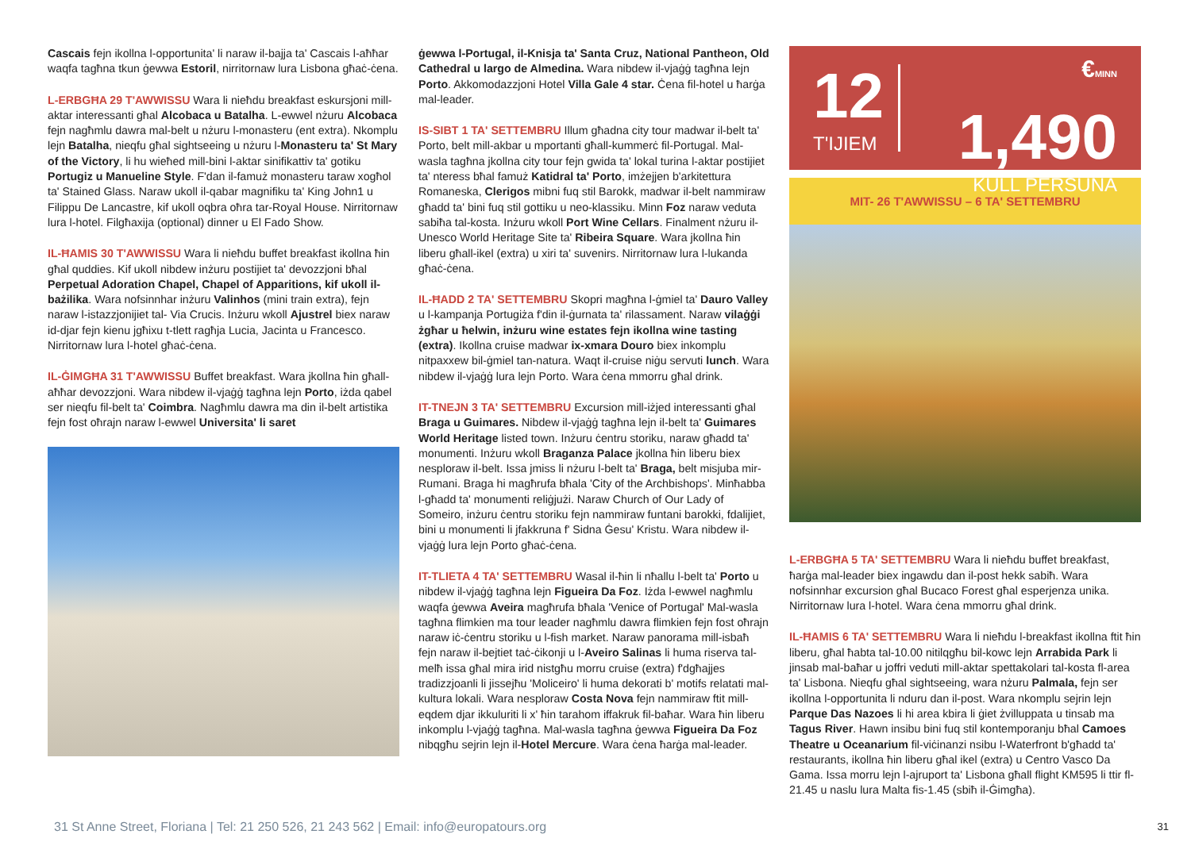Cascais fejn ikollna l-opportunita' li naraw il-bajja ta' Cascais l-aħħar waqfa tagħna tkun ġewwa Estoril, nirritornaw lura Lisbona għaċ-ċena.
L-ERBGĦA 29 T'AWWISSU Wara li nieħdu breakfast eskursjoni mill-aktar interessanti għal Alcobaca u Batalha. L-ewwel nżuru Alcobaca fejn nagħmlu dawra mal-belt u nżuru l-monasteru (ent extra). Nkomplu lejn Batalha, nieqfu għal sightseeing u nżuru l-Monasteru ta' St Mary of the Victory, li hu wieħed mill-bini l-aktar sinifikattiv ta' gotiku Portugiz u Manueline Style. F'dan il-famuż monasteru taraw xogħol ta' Stained Glass. Naraw ukoll il-qabar magnifiku ta' King John1 u Filippu De Lancastre, kif ukoll oqbra oħra tar-Royal House. Nirritornaw lura l-hotel. Filgħaxija (optional) dinner u El Fado Show.
IL-ĦAMIS 30 T'AWWISSU Wara li nieħdu buffet breakfast ikollna ħin għal quddies. Kif ukoll nibdew inżuru postijiet ta' devozzjoni bħal Perpetual Adoration Chapel, Chapel of Apparitions, kif ukoll il-bażilika. Wara nofsinnhar inżuru Valinhos (mini train extra), fejn naraw l-istazzjonijiet tal- Via Crucis. Inżuru wkoll Ajustrel biex naraw id-djar fejn kienu jgħixu t-tlett ragħja Lucia, Jacinta u Francesco. Nirritornaw lura l-hotel għaċ-ċena.
IL-ĠIMGĦA 31 T'AWWISSU Buffet breakfast. Wara jkollna ħin għall-aħħar devozzjoni. Wara nibdew il-vjaġġ tagħna lejn Porto, iżda qabel ser nieqfu fil-belt ta' Coimbra. Nagħmlu dawra ma din il-belt artistika fejn fost oħrajn naraw l-ewwel Universita' li saret
ġewwa l-Portugal, il-Knisja ta' Santa Cruz, National Pantheon, Old Cathedral u largo de Almedina. Wara nibdew il-vjaġġ tagħna lejn Porto. Akkomodazzjoni Hotel Villa Gale 4 star. Ċena fil-hotel u ħarġa mal-leader.
IS-SIBT 1 TA' SETTEMBRU Illum għadna city tour madwar il-belt ta' Porto, belt mill-akbar u mportanti għall-kummerċ fil-Portugal. Mal-wasla tagħna jkollna city tour fejn gwida ta' lokal turina l-aktar postijiet ta' nteress bħal famuż Katidral ta' Porto, imżejjen b'arkitettura Romaneska, Clerigos mibni fuq stil Barokk, madwar il-belt nammiraw għadd ta' bini fuq stil gottiku u neo-klassiku. Minn Foz naraw veduta sabiħa tal-kosta. Inżuru wkoll Port Wine Cellars. Finalment nżuru il-Unesco World Heritage Site ta' Ribeira Square. Wara jkollna ħin liberu għall-ikel (extra) u xiri ta' suvenirs. Nirritornaw lura l-lukanda għaċ-ċena.
IL-ĦADD 2 TA' SETTEMBRU Skopri magħna l-ġmiel ta' Dauro Valley u l-kampanja Portugiża f'din il-ġurnata ta' rilassament. Naraw vilaġġi żgħar u ħelwin, inżuru wine estates fejn ikollna wine tasting (extra). Ikollna cruise madwar ix-xmara Douro biex inkomplu nitpaxxew bil-ġmiel tan-natura. Waqt il-cruise niġu servuti lunch. Wara nibdew il-vjaġġ lura lejn Porto. Wara ċena mmorru għal drink.
IT-TNEJN 3 TA' SETTEMBRU Excursion mill-iżjed interessanti għal Braga u Guimares. Nibdew il-vjaġġ tagħna lejn il-belt ta' Guimares World Heritage listed town. Inżuru ċentru storiku, naraw għadd ta' monumenti. Inżuru wkoll Braganza Palace jkollna ħin liberu biex nesploraw il-belt. Issa jmiss li nżuru l-belt ta' Braga, belt misjuba mir-Rumani. Braga hi magħrufa bħala 'City of the Archbishops'. Minħabba l-għadd ta' monumenti reliġjużi. Naraw Church of Our Lady of Someiro, inżuru ċentru storiku fejn nammiraw funtani barokki, fdalijiet, bini u monumenti li jfakkruna f' Sidna Ġesu' Kristu. Wara nibdew il-vjaġġ lura lejn Porto għaċ-ċena.
IT-TLIETA 4 TA' SETTEMBRU Wasal il-ħin li nħallu l-belt ta' Porto u nibdew il-vjaġġ tagħna lejn Figueira Da Foz. Iżda l-ewwel nagħmlu waqfa ġewwa Aveira magħrufa bħala 'Venice of Portugal' Mal-wasla tagħna flimkien ma tour leader nagħmlu dawra flimkien fejn fost oħrajn naraw iċ-ċentru storiku u l-fish market. Naraw panorama mill-isbaħ fejn naraw il-bejtiet taċ-ċikonji u l-Aveiro Salinas li huma riserva tal-melħ issa għal mira irid nistgħu morru cruise (extra) f'dgħajjes tradizzjoanli li jissejħu 'Moliceiro' li huma dekorati b' motifs relatati mal-kultura lokali. Wara nesploraw Costa Nova fejn nammiraw ftit mill-eqdem djar ikkuluriti li x' ħin tarahom iffakruk fil-baħar. Wara ħin liberu inkomplu l-vjaġġ tagħna. Mal-wasla tagħna ġewwa Figueira Da Foz nibqgħu sejrin lejn il-Hotel Mercure. Wara ċena ħarġa mal-leader.
12
T'IJIEM
€MINN 1,490
KULL PERSUNA
MIT- 26 T'AWWISSU – 6 TA' SETTEMBRU
L-ERBGĦA 5 TA' SETTEMBRU Wara li nieħdu buffet breakfast, ħarġa mal-leader biex ingawdu dan il-post hekk sabiħ. Wara nofsinnhar excursion għal Bucaco Forest għal esperjenza unika. Nirritornaw lura l-hotel. Wara ċena mmorru għal drink.
IL-ĦAMIS 6 TA' SETTEMBRU Wara li nieħdu l-breakfast ikollna ftit ħin liberu, għal ħabta tal-10.00 nitilqgħu bil-kowc lejn Arrabida Park li jinsab mal-baħar u joffri veduti mill-aktar spettakolari tal-kosta fl-area ta' Lisbona. Nieqfu għal sightseeing, wara nżuru Palmala, fejn ser ikollna l-opportunita li nduru dan il-post. Wara nkomplu sejrin lejn Parque Das Nazoes li hi area kbira li ġiet żvilluppata u tinsab ma Tagus River. Hawn insibu bini fuq stil kontemporanju bħal Camoes Theatre u Oceanarium fil-viċinanzi nsibu l-Waterfront b'għadd ta' restaurants, ikollna ħin liberu għal ikel (extra) u Centro Vasco Da Gama. Issa morru lejn l-ajruport ta' Lisbona għall flight KM595 li ttir fl-21.45 u naslu lura Malta fis-1.45 (sbiħ il-Ġimgħa).
31 St Anne Street, Floriana | Tel: 21 250 526, 21 243 562 | Email: info@europatours.org 31